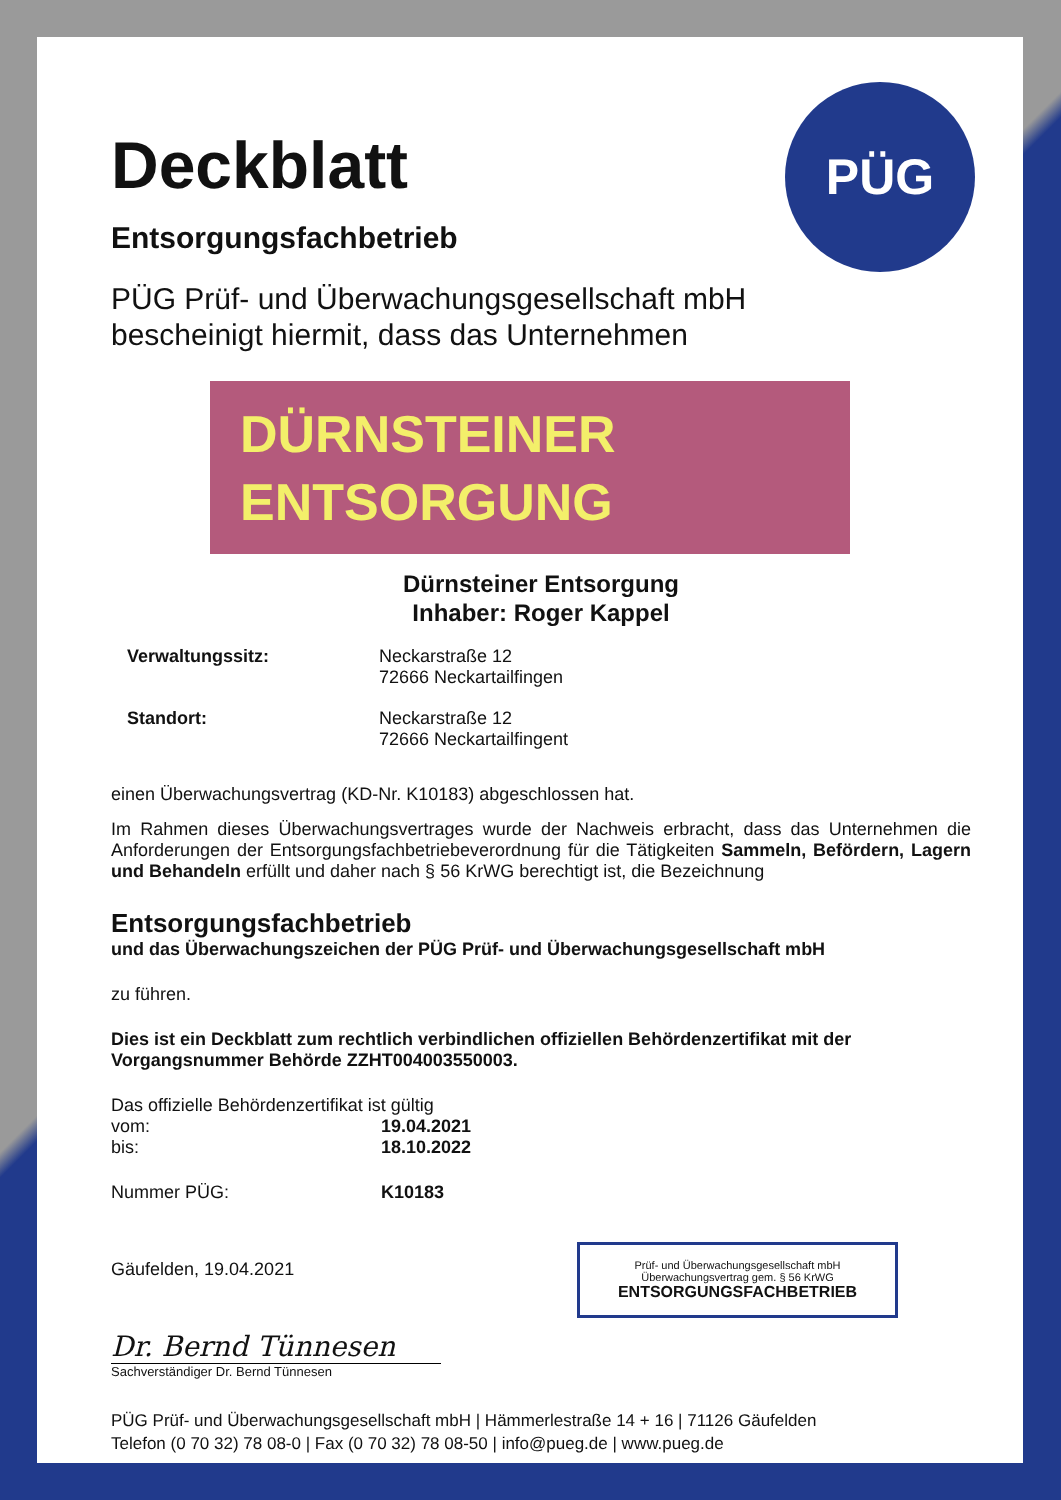PÜG
Deckblatt
Entsorgungsfachbetrieb
PÜG Prüf- und Überwachungsgesellschaft mbH
bescheinigt hiermit, dass das Unternehmen
DÜRNSTEINER
ENTSORGUNG
Dürnsteiner Entsorgung
Inhaber: Roger Kappel
| Verwaltungssitz: | Neckarstraße 12 72666 Neckartailfingen |
| Standort: | Neckarstraße 12 72666 Neckartailfingent |
einen Überwachungsvertrag (KD-Nr. K10183) abgeschlossen hat.
Im Rahmen dieses Überwachungsvertrages wurde der Nachweis erbracht, dass das Unternehmen die Anforderungen der Entsorgungsfachbetriebeverordnung für die Tätigkeiten Sammeln, Befördern, Lagern und Behandeln erfüllt und daher nach § 56 KrWG berechtigt ist, die Bezeichnung
Entsorgungsfachbetrieb
und das Überwachungszeichen der PÜG Prüf- und Überwachungsgesellschaft mbH
zu führen.
Dies ist ein Deckblatt zum rechtlich verbindlichen offiziellen Behördenzertifikat mit der Vorgangsnummer Behörde ZZHT004003550003.
Das offizielle Behördenzertifikat ist gültig
| vom: | 19.04.2021 |
| bis: | 18.10.2022 |
| Nummer PÜG: | K10183 |
Gäufelden, 19.04.2021
Dr. Bernd Tünnesen
Sachverständiger Dr. Bernd Tünnesen
PÜG Prüf- und Überwachungsgesellschaft mbH | Hämmerlestraße 14 + 16 | 71126 Gäufelden
Telefon (0 70 32) 78 08-0 | Fax (0 70 32) 78 08-50 | info@pueg.de | www.pueg.de
Prüf- und Überwachungsgesellschaft mbH
Überwachungsvertrag gem. § 56 KrWG
ENTSORGUNGSFACHBETRIEB